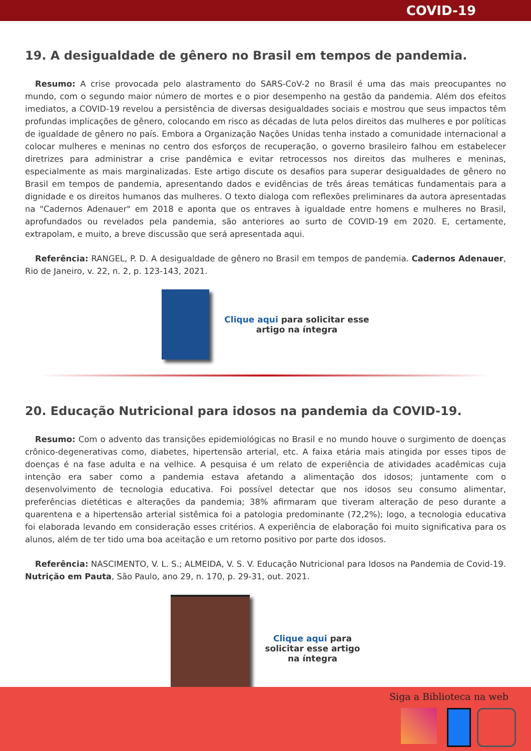COVID-19
19. A desigualdade de gênero no Brasil em tempos de pandemia.
Resumo: A crise provocada pelo alastramento do SARS-CoV-2 no Brasil é uma das mais preocupantes no mundo, com o segundo maior número de mortes e o pior desempenho na gestão da pandemia. Além dos efeitos imediatos, a COVID-19 revelou a persistência de diversas desigualdades sociais e mostrou que seus impactos têm profundas implicações de gênero, colocando em risco as décadas de luta pelos direitos das mulheres e por políticas de igualdade de gênero no país. Embora a Organização Nações Unidas tenha instado a comunidade internacional a colocar mulheres e meninas no centro dos esforços de recuperação, o governo brasileiro falhou em estabelecer diretrizes para administrar a crise pandêmica e evitar retrocessos nos direitos das mulheres e meninas, especialmente as mais marginalizadas. Este artigo discute os desafios para superar desigualdades de gênero no Brasil em tempos de pandemia, apresentando dados e evidências de três áreas temáticas fundamentais para a dignidade e os direitos humanos das mulheres. O texto dialoga com reflexões preliminares da autora apresentadas na "Cadernos Adenauer" em 2018 e aponta que os entraves à igualdade entre homens e mulheres no Brasil, aprofundados ou revelados pela pandemia, são anteriores ao surto de COVID-19 em 2020. E, certamente, extrapolam, e muito, a breve discussão que será apresentada aqui.
Referência: RANGEL, P. D. A desigualdade de gênero no Brasil em tempos de pandemia. Cadernos Adenauer, Rio de Janeiro, v. 22, n. 2, p. 123-143, 2021.
Clique aqui para solicitar esse
artigo na íntegra
20. Educação Nutricional para idosos na pandemia da COVID-19.
Resumo: Com o advento das transições epidemiológicas no Brasil e no mundo houve o surgimento de doenças crônico-degenerativas como, diabetes, hipertensão arterial, etc. A faixa etária mais atingida por esses tipos de doenças é na fase adulta e na velhice. A pesquisa é um relato de experiência de atividades acadêmicas cuja intenção era saber como a pandemia estava afetando a alimentação dos idosos; juntamente com o desenvolvimento de tecnologia educativa. Foi possível detectar que nos idosos seu consumo alimentar, preferências dietéticas e alterações da pandemia; 38% afirmaram que tiveram alteração de peso durante a quarentena e a hipertensão arterial sistêmica foi a patologia predominante (72,2%); logo, a tecnologia educativa foi elaborada levando em consideração esses critérios. A experiência de elaboração foi muito significativa para os alunos, além de ter tido uma boa aceitação e um retorno positivo por parte dos idosos.
Referência: NASCIMENTO, V. L. S.; ALMEIDA, V. S. V. Educação Nutricional para Idosos na Pandemia de Covid-19. Nutrição em Pauta, São Paulo, ano 29, n. 170, p. 29-31, out. 2021.
Clique aqui para
solicitar esse artigo
na íntegra
Siga a Biblioteca na web